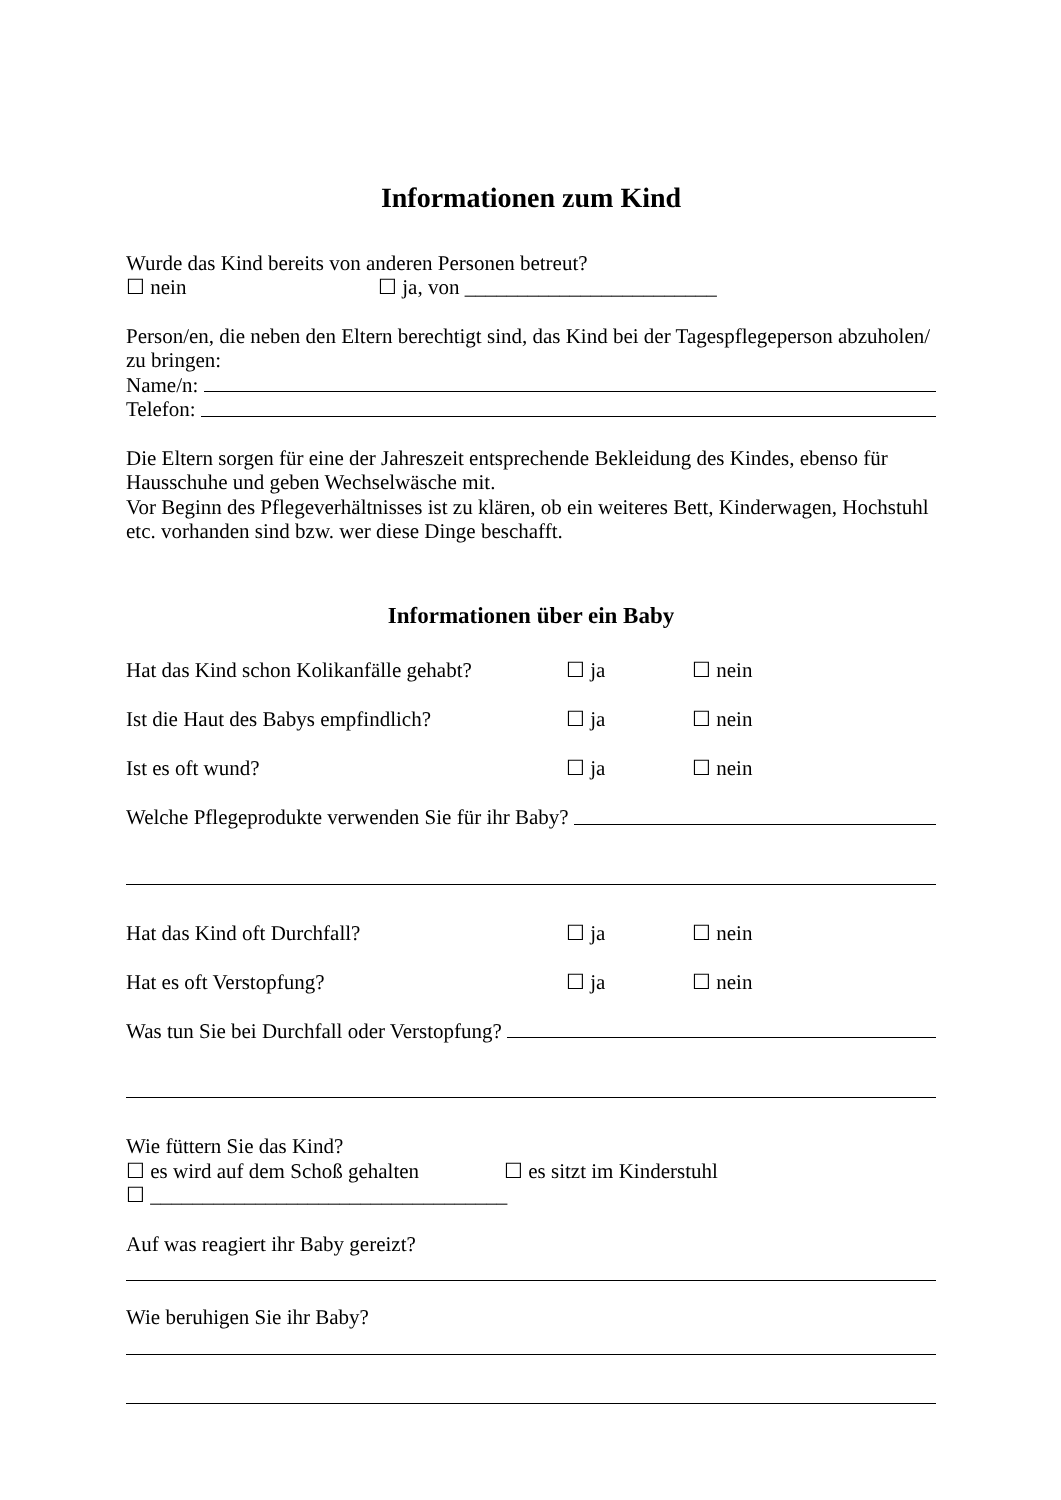Informationen zum Kind
Wurde das Kind bereits von anderen Personen betreut?
☐ nein ☐ ja, von ________________________
Person/en, die neben den Eltern berechtigt sind, das Kind bei der Tagespflegeperson abzuholen/ zu bringen:
Name/n:
Telefon:
Die Eltern sorgen für eine der Jahreszeit entsprechende Bekleidung des Kindes, ebenso für Hausschuhe und geben Wechselwäsche mit.
Vor Beginn des Pflegeverhältnisses ist zu klären, ob ein weiteres Bett, Kinderwagen, Hochstuhl etc. vorhanden sind bzw. wer diese Dinge beschafft.
Informationen über ein Baby
Hat das Kind schon Kolikanfälle gehabt? ☐ ja ☐ nein
Ist die Haut des Babys empfindlich? ☐ ja ☐ nein
Ist es oft wund? ☐ ja ☐ nein
Welche Pflegeprodukte verwenden Sie für ihr Baby?
Hat das Kind oft Durchfall? ☐ ja ☐ nein
Hat es oft Verstopfung? ☐ ja ☐ nein
Was tun Sie bei Durchfall oder Verstopfung?
Wie füttern Sie das Kind?
☐ es wird auf dem Schoß gehalten ☐ es sitzt im Kinderstuhl
☐ __________________________________
Auf was reagiert ihr Baby gereizt?
Wie beruhigen Sie ihr Baby?